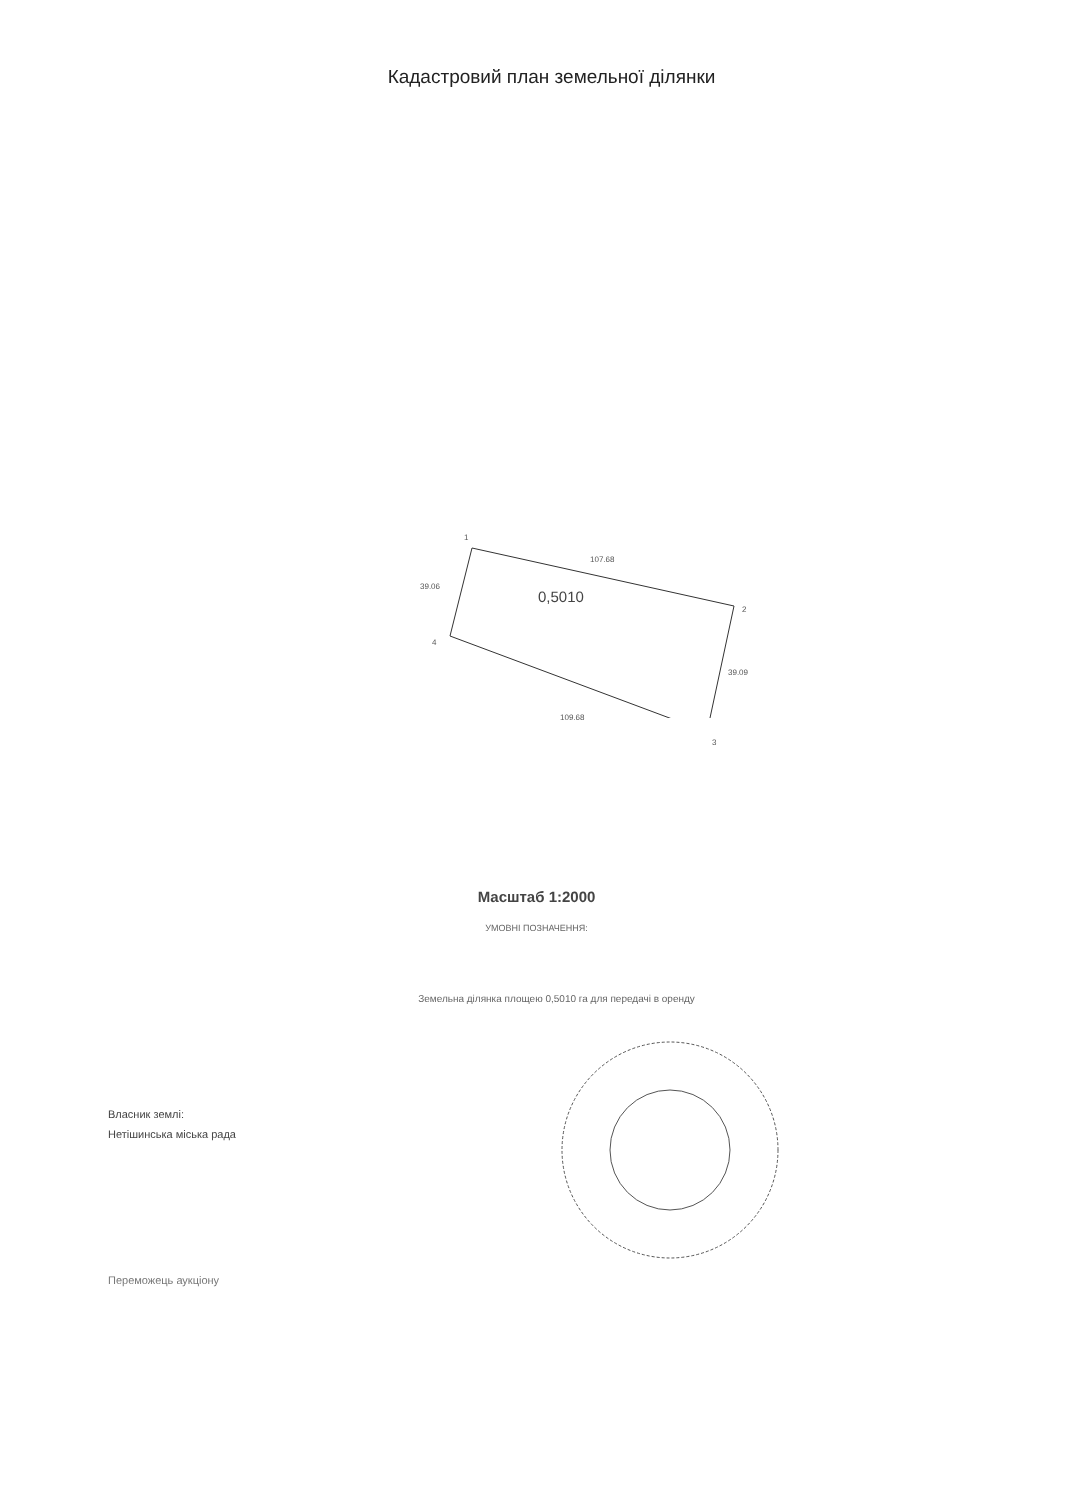Кадастровий план земельної ділянки
1
107.68
2
39.06
0,5010
4
39.09
109.68
3
Масштаб 1:2000
УМОВНІ ПОЗНАЧЕННЯ:
Земельна ділянка площею 0,5010 га для передачі в оренду
Власник землі:
Нетішинська міська рада
Переможець аукціону